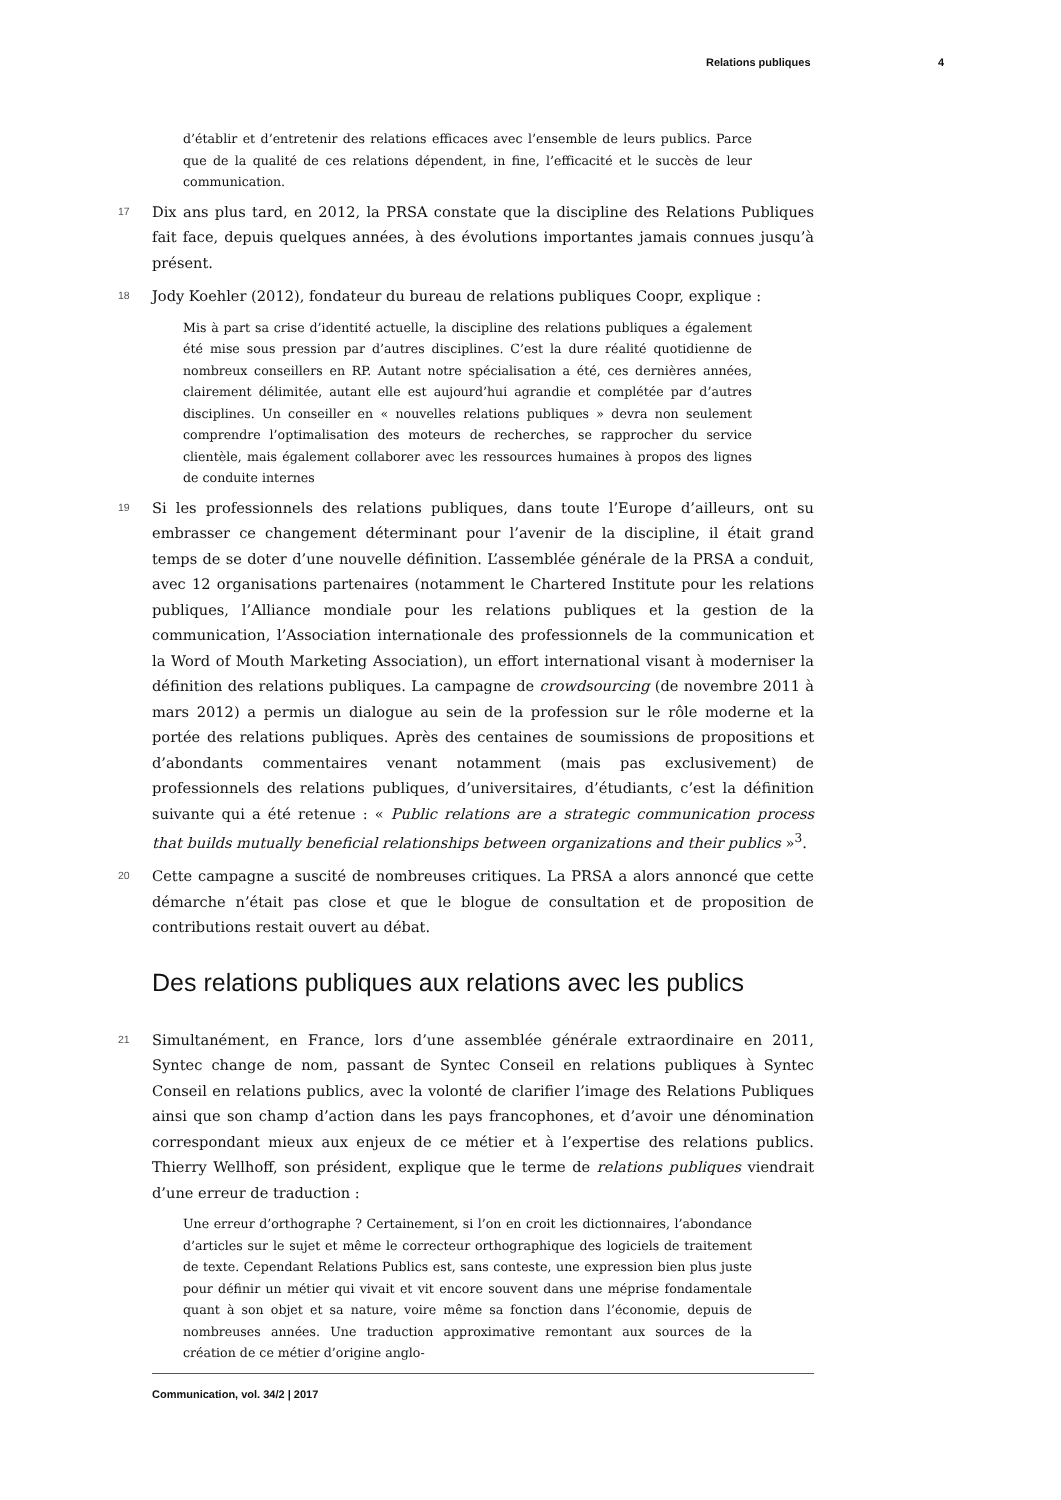Relations publiques 4
d’établir et d’entretenir des relations efficaces avec l’ensemble de leurs publics. Parce que de la qualité de ces relations dépendent, in fine, l’efficacité et le succès de leur communication.
17 Dix ans plus tard, en 2012, la PRSA constate que la discipline des Relations Publiques fait face, depuis quelques années, à des évolutions importantes jamais connues jusqu’à présent.
18 Jody Koehler (2012), fondateur du bureau de relations publiques Coopr, explique :
Mis à part sa crise d’identité actuelle, la discipline des relations publiques a également été mise sous pression par d’autres disciplines. C’est la dure réalité quotidienne de nombreux conseillers en RP. Autant notre spécialisation a été, ces dernières années, clairement délimitée, autant elle est aujourd’hui agrandie et complétée par d’autres disciplines. Un conseiller en « nouvelles relations publiques » devra non seulement comprendre l’optimalisation des moteurs de recherches, se rapprocher du service clientèle, mais également collaborer avec les ressources humaines à propos des lignes de conduite internes
19 Si les professionnels des relations publiques, dans toute l’Europe d’ailleurs, ont su embrasser ce changement déterminant pour l’avenir de la discipline, il était grand temps de se doter d’une nouvelle définition. L’assemblée générale de la PRSA a conduit, avec 12 organisations partenaires (notamment le Chartered Institute pour les relations publiques, l’Alliance mondiale pour les relations publiques et la gestion de la communication, l’Association internationale des professionnels de la communication et la Word of Mouth Marketing Association), un effort international visant à moderniser la définition des relations publiques. La campagne de crowdsourcing (de novembre 2011 à mars 2012) a permis un dialogue au sein de la profession sur le rôle moderne et la portée des relations publiques. Après des centaines de soumissions de propositions et d’abondants commentaires venant notamment (mais pas exclusivement) de professionnels des relations publiques, d’universitaires, d’étudiants, c’est la définition suivante qui a été retenue : « Public relations are a strategic communication process that builds mutually beneficial relationships between organizations and their publics »<sup>3</sup>.
20 Cette campagne a suscité de nombreuses critiques. La PRSA a alors annoncé que cette démarche n’était pas close et que le blogue de consultation et de proposition de contributions restait ouvert au débat.
Des relations publiques aux relations avec les publics
21 Simultanément, en France, lors d’une assemblée générale extraordinaire en 2011, Syntec change de nom, passant de Syntec Conseil en relations publiques à Syntec Conseil en relations publics, avec la volonté de clarifier l’image des Relations Publiques ainsi que son champ d’action dans les pays francophones, et d’avoir une dénomination correspondant mieux aux enjeux de ce métier et à l’expertise des relations publics. Thierry Wellhoff, son président, explique que le terme de relations publiques viendrait d’une erreur de traduction :
Une erreur d’orthographe ? Certainement, si l’on en croit les dictionnaires, l’abondance d’articles sur le sujet et même le correcteur orthographique des logiciels de traitement de texte. Cependant Relations Publics est, sans conteste, une expression bien plus juste pour définir un métier qui vivait et vit encore souvent dans une méprise fondamentale quant à son objet et sa nature, voire même sa fonction dans l’économie, depuis de nombreuses années. Une traduction approximative remontant aux sources de la création de ce métier d’origine anglo-
Communication, vol. 34/2 | 2017